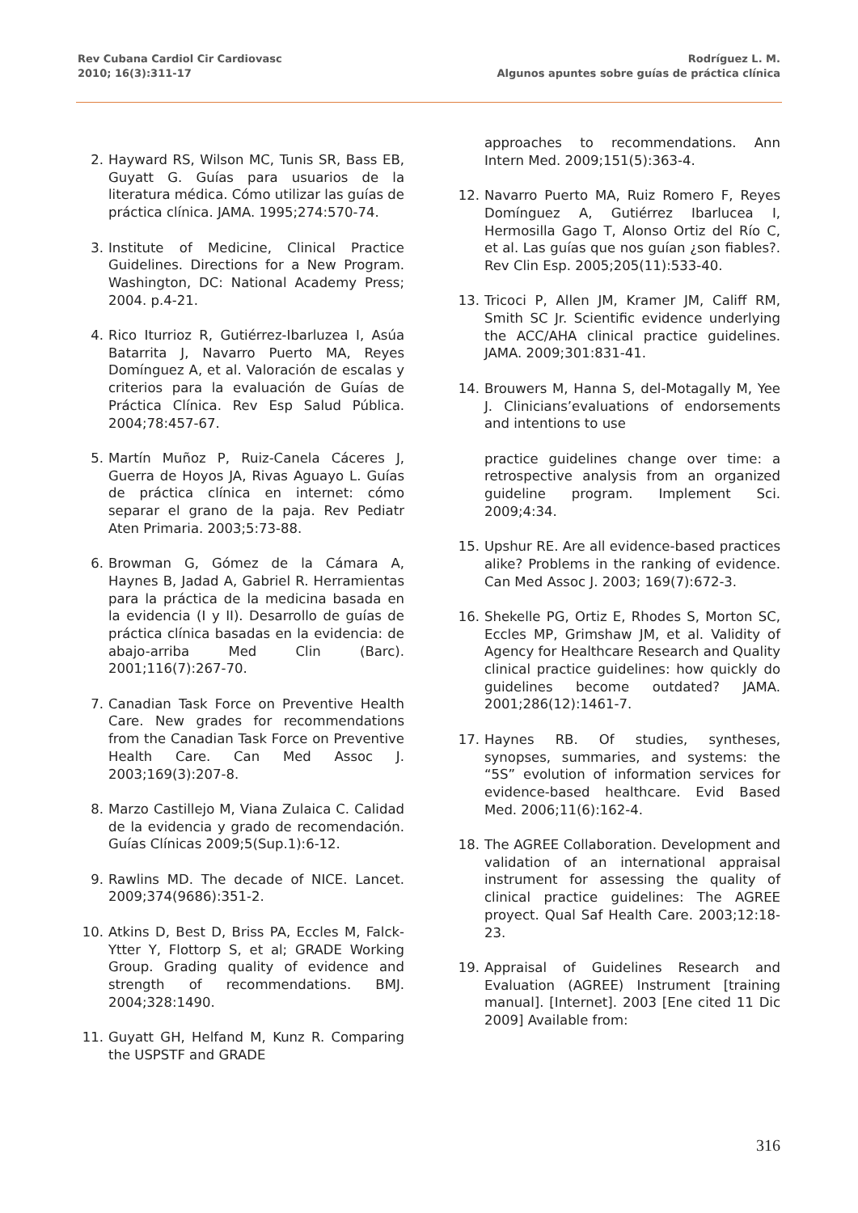Rev Cubana Cardiol Cir Cardiovasc
2010; 16(3):311-17
Rodríguez L. M.
Algunos apuntes sobre guías de práctica clínica
2. Hayward RS, Wilson MC, Tunis SR, Bass EB, Guyatt G. Guías para usuarios de la literatura médica. Cómo utilizar las guías de práctica clínica. JAMA. 1995;274:570-74.
3. Institute of Medicine, Clinical Practice Guidelines. Directions for a New Program. Washington, DC: National Academy Press; 2004. p.4-21.
4. Rico Iturrioz R, Gutiérrez-Ibarluzea I, Asúa Batarrita J, Navarro Puerto MA, Reyes Domínguez A, et al. Valoración de escalas y criterios para la evaluación de Guías de Práctica Clínica. Rev Esp Salud Pública. 2004;78:457-67.
5. Martín Muñoz P, Ruiz-Canela Cáceres J, Guerra de Hoyos JA, Rivas Aguayo L. Guías de práctica clínica en internet: cómo separar el grano de la paja. Rev Pediatr Aten Primaria. 2003;5:73-88.
6. Browman G, Gómez de la Cámara A, Haynes B, Jadad A, Gabriel R. Herramientas para la práctica de la medicina basada en la evidencia (I y II). Desarrollo de guías de práctica clínica basadas en la evidencia: de abajo-arriba Med Clin (Barc). 2001;116(7):267-70.
7. Canadian Task Force on Preventive Health Care. New grades for recommendations from the Canadian Task Force on Preventive Health Care. Can Med Assoc J. 2003;169(3):207-8.
8. Marzo Castillejo M, Viana Zulaica C. Calidad de la evidencia y grado de recomendación. Guías Clínicas 2009;5(Sup.1):6-12.
9. Rawlins MD. The decade of NICE. Lancet. 2009;374(9686):351-2.
10. Atkins D, Best D, Briss PA, Eccles M, Falck-Ytter Y, Flottorp S, et al; GRADE Working Group. Grading quality of evidence and strength of recommendations. BMJ. 2004;328:1490.
11. Guyatt GH, Helfand M, Kunz R. Comparing the USPSTF and GRADE
approaches to recommendations. Ann Intern Med. 2009;151(5):363-4.
12. Navarro Puerto MA, Ruiz Romero F, Reyes Domínguez A, Gutiérrez Ibarlucea I, Hermosilla Gago T, Alonso Ortiz del Río C, et al. Las guías que nos guían ¿son fiables?. Rev Clin Esp. 2005;205(11):533-40.
13. Tricoci P, Allen JM, Kramer JM, Califf RM, Smith SC Jr. Scientific evidence underlying the ACC/AHA clinical practice guidelines. JAMA. 2009;301:831-41.
14. Brouwers M, Hanna S, del-Motagally M, Yee J. Clinicians’evaluations of endorsements and intentions to use
practice guidelines change over time: a retrospective analysis from an organized guideline program. Implement Sci. 2009;4:34.
15. Upshur RE. Are all evidence-based practices alike? Problems in the ranking of evidence. Can Med Assoc J. 2003; 169(7):672-3.
16. Shekelle PG, Ortiz E, Rhodes S, Morton SC, Eccles MP, Grimshaw JM, et al. Validity of Agency for Healthcare Research and Quality clinical practice guidelines: how quickly do guidelines become outdated? JAMA. 2001;286(12):1461-7.
17. Haynes RB. Of studies, syntheses, synopses, summaries, and systems: the “5S” evolution of information services for evidence-based healthcare. Evid Based Med. 2006;11(6):162-4.
18. The AGREE Collaboration. Development and validation of an international appraisal instrument for assessing the quality of clinical practice guidelines: The AGREE proyect. Qual Saf Health Care. 2003;12:18-23.
19. Appraisal of Guidelines Research and Evaluation (AGREE) Instrument [training manual]. [Internet]. 2003 [Ene cited 11 Dic 2009] Available from:
316